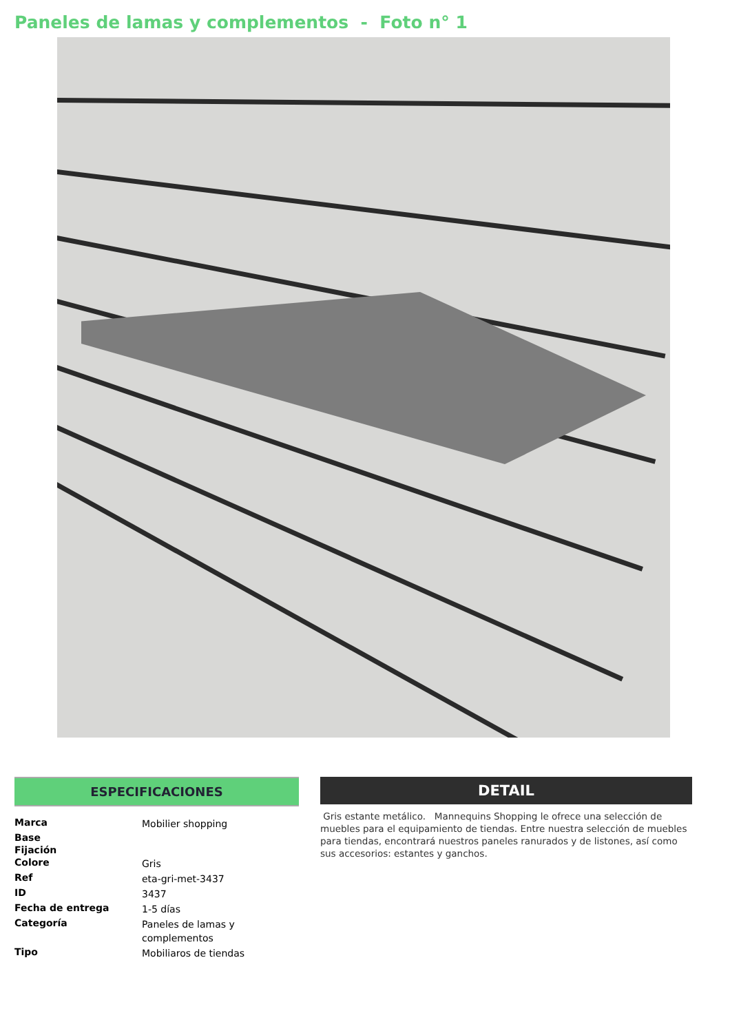Paneles de lamas y complementos - Foto n° 1
ESPECIFICACIONES
| Marca | Mobilier shopping |
| Base | |
| Fijación | |
| Colore | Gris |
| Ref | eta-gri-met-3437 |
| ID | 3437 |
| Fecha de entrega | 1-5 días |
| Categoría | Paneles de lamas y complementos |
| Tipo | Mobiliaros de tiendas |
DETAIL
Gris estante metálico. Mannequins Shopping le ofrece una selección de muebles para el equipamiento de tiendas. Entre nuestra selección de muebles para tiendas, encontrará nuestros paneles ranurados y de listones, así como sus accesorios: estantes y ganchos.